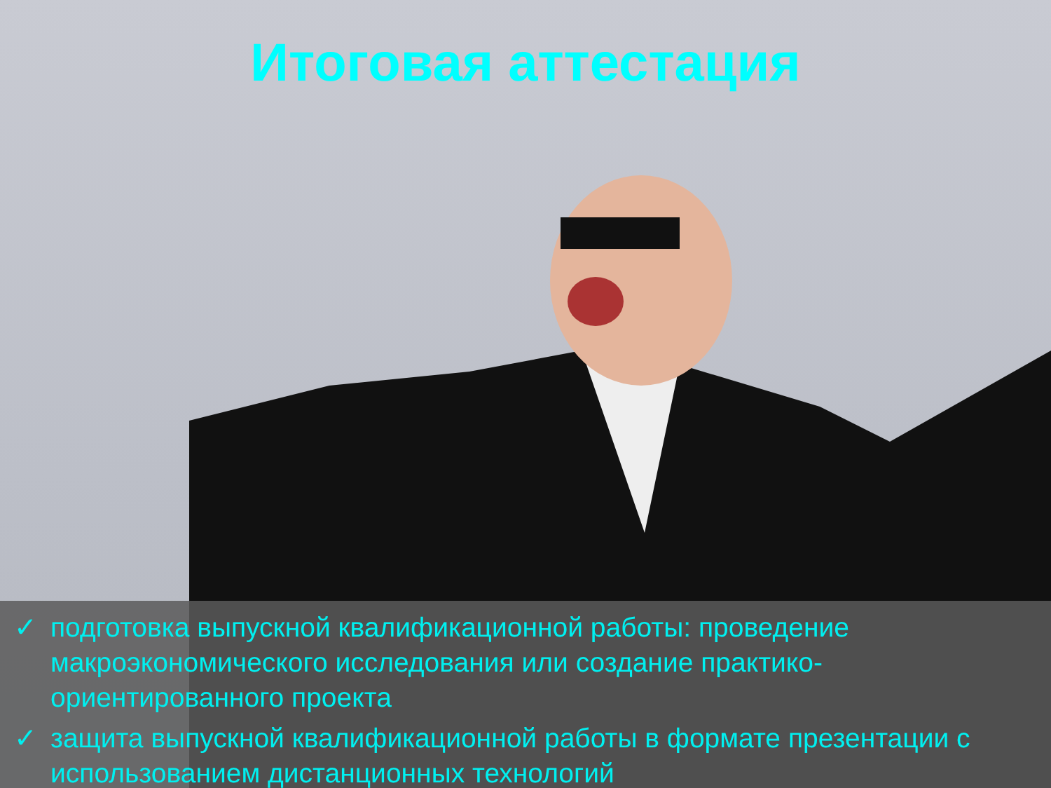Итоговая аттестация
✓ подготовка выпускной квалификационной работы: проведение макроэкономического исследования или создание практико-ориентированного проекта
✓ защита выпускной квалификационной работы в формате презентации с использованием дистанционных технологий